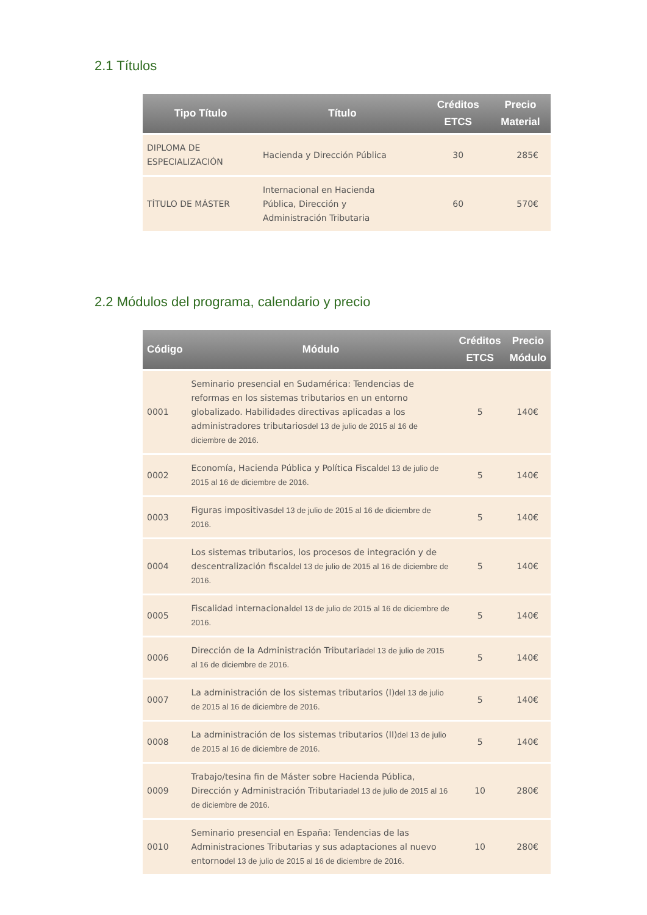2.1 Títulos
| Tipo Título | Título | Créditos ETCS | Precio Material |
| --- | --- | --- | --- |
| DIPLOMA DE ESPECIALIZACIÓN | Hacienda y Dirección Pública | 30 | 285€ |
| TÍTULO DE MÁSTER | Internacional en Hacienda Pública, Dirección y Administración Tributaria | 60 | 570€ |
2.2 Módulos del programa, calendario y precio
| Código | Módulo | Créditos ETCS | Precio Módulo |
| --- | --- | --- | --- |
| 0001 | Seminario presencial en Sudamérica: Tendencias de reformas en los sistemas tributarios en un entorno globalizado. Habilidades directivas aplicadas a los administradores tributarios del 13 de julio de 2015 al 16 de diciembre de 2016. | 5 | 140€ |
| 0002 | Economía, Hacienda Pública y Política Fiscal del 13 de julio de 2015 al 16 de diciembre de 2016. | 5 | 140€ |
| 0003 | Figuras impositivas del 13 de julio de 2015 al 16 de diciembre de 2016. | 5 | 140€ |
| 0004 | Los sistemas tributarios, los procesos de integración y de descentralización fiscal del 13 de julio de 2015 al 16 de diciembre de 2016. | 5 | 140€ |
| 0005 | Fiscalidad internacional del 13 de julio de 2015 al 16 de diciembre de 2016. | 5 | 140€ |
| 0006 | Dirección de la Administración Tributaria del 13 de julio de 2015 al 16 de diciembre de 2016. | 5 | 140€ |
| 0007 | La administración de los sistemas tributarios (I) del 13 de julio de 2015 al 16 de diciembre de 2016. | 5 | 140€ |
| 0008 | La administración de los sistemas tributarios (II) del 13 de julio de 2015 al 16 de diciembre de 2016. | 5 | 140€ |
| 0009 | Trabajo/tesina fin de Máster sobre Hacienda Pública, Dirección y Administración Tributaria del 13 de julio de 2015 al 16 de diciembre de 2016. | 10 | 280€ |
| 0010 | Seminario presencial en España: Tendencias de las Administraciones Tributarias y sus adaptaciones al nuevo entorno del 13 de julio de 2015 al 16 de diciembre de 2016. | 10 | 280€ |